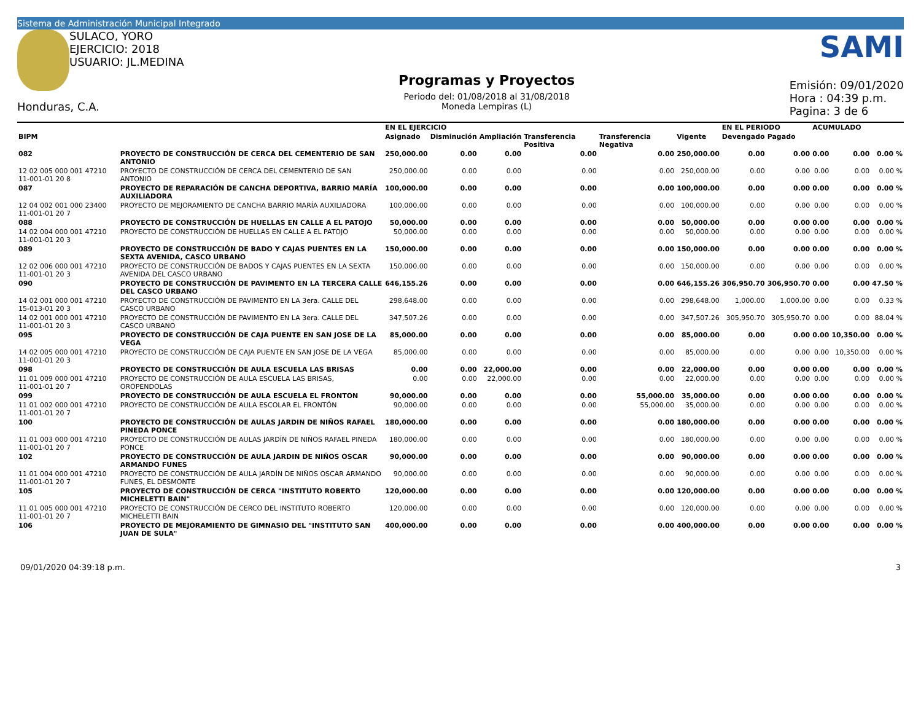Sistema de Administración Municipal Integrado
SULACO, YORO
EJERCICIO: 2018
USUARIO: JL.MEDINA
Honduras, C.A.
Programas y Proyectos
Periodo del: 01/08/2018 al 31/08/2018
Moneda Lempiras (L)
SAMI
Emisión: 09/01/2020
Hora : 04:39 p.m.
Pagina: 3 de 6
| | | | EN EL EJERCICIO | | | | | | EN EL PERIODO | | ACUMULADO | | |
| --- | --- | --- | --- | --- | --- | --- | --- | --- | --- | --- | --- | --- | --- |
| BIPM | | | Asignado | Disminución | Ampliación | Transferencia Positiva | Transferencia Negativa | Vigente | Devengado | Pagado | | | |
| 082 | PROYECTO DE CONSTRUCCIÓN DE CERCA DEL CEMENTERIO DE SAN ANTONIO | | 250,000.00 | 0.00 | 0.00 | 0.00 | 0.00 | 250,000.00 | 0.00 | 0.00 | 0.00 | 0.00 | 0.00 % |
| 12 02 005 000 001 47210 11-001-01 20 8 | | PROYECTO DE CONSTRUCCIÓN DE CERCA DEL CEMENTERIO DE SAN ANTONIO | 250,000.00 | 0.00 | 0.00 | 0.00 | 0.00 | 250,000.00 | 0.00 | 0.00 | 0.00 | 0.00 | 0.00 % |
| 087 | PROYECTO DE REPARACIÓN DE CANCHA DEPORTIVA, BARRIO MARÍA AUXILIADORA | | 100,000.00 | 0.00 | 0.00 | 0.00 | 0.00 | 100,000.00 | 0.00 | 0.00 | 0.00 | 0.00 | 0.00 % |
| 12 04 002 001 000 23400 11-001-01 20 7 | | PROYECTO DE MEJORAMIENTO DE CANCHA BARRIO MARÍA AUXILIADORA | 100,000.00 | 0.00 | 0.00 | 0.00 | 0.00 | 100,000.00 | 0.00 | 0.00 | 0.00 | 0.00 | 0.00 % |
| 088 | PROYECTO DE CONSTRUCCIÓN DE HUELLAS EN CALLE A EL PATOJO | | 50,000.00 | 0.00 | 0.00 | 0.00 | 0.00 | 50,000.00 | 0.00 | 0.00 | 0.00 | 0.00 | 0.00 % |
| 14 02 004 000 001 47210 11-001-01 20 3 | | PROYECTO DE CONSTRUCCIÓN DE HUELLAS EN CALLE A EL PATOJO | 50,000.00 | 0.00 | 0.00 | 0.00 | 0.00 | 50,000.00 | 0.00 | 0.00 | 0.00 | 0.00 | 0.00 % |
| 089 | PROYECTO DE CONSTRUCCIÓN DE BADO Y CAJAS PUENTES EN LA SEXTA AVENIDA, CASCO URBANO | | 150,000.00 | 0.00 | 0.00 | 0.00 | 0.00 | 150,000.00 | 0.00 | 0.00 | 0.00 | 0.00 | 0.00 % |
| 12 02 006 000 001 47210 11-001-01 20 3 | | PROYECTO DE CONSTRUCCIÓN DE BADOS Y CAJAS PUENTES EN LA SEXTA AVENIDA DEL CASCO URBANO | 150,000.00 | 0.00 | 0.00 | 0.00 | 0.00 | 150,000.00 | 0.00 | 0.00 | 0.00 | 0.00 | 0.00 % |
| 090 | PROYECTO DE CONSTRUCCIÓN DE PAVIMENTO EN LA TERCERA CALLE DEL CASCO URBANO | | 646,155.26 | 0.00 | 0.00 | 0.00 | 0.00 | 646,155.26 | 306,950.70 | 306,950.70 | 0.00 | 0.00 | 47.50 % |
| 14 02 001 000 001 47210 15-013-01 20 3 | | PROYECTO DE CONSTRUCCIÓN DE PAVIMENTO EN LA 3era. CALLE DEL CASCO URBANO | 298,648.00 | 0.00 | 0.00 | 0.00 | 0.00 | 298,648.00 | 1,000.00 | 1,000.00 | 0.00 | 0.00 | 0.33 % |
| 14 02 001 000 001 47210 11-001-01 20 3 | | PROYECTO DE CONSTRUCCIÓN DE PAVIMENTO EN LA 3era. CALLE DEL CASCO URBANO | 347,507.26 | 0.00 | 0.00 | 0.00 | 0.00 | 347,507.26 | 305,950.70 | 305,950.70 | 0.00 | 0.00 | 88.04 % |
| 095 | PROYECTO DE CONSTRUCCIÓN DE CAJA PUENTE EN SAN JOSE DE LA VEGA | | 85,000.00 | 0.00 | 0.00 | 0.00 | 0.00 | 85,000.00 | 0.00 | 0.00 | 0.00 | 10,350.00 | 0.00 % |
| 14 02 005 000 001 47210 11-001-01 20 3 | | PROYECTO DE CONSTRUCCIÓN DE CAJA PUENTE EN SAN JOSE DE LA VEGA | 85,000.00 | 0.00 | 0.00 | 0.00 | 0.00 | 85,000.00 | 0.00 | 0.00 | 0.00 | 10,350.00 | 0.00 % |
| 098 | PROYECTO DE CONSTRUCCIÓN DE AULA ESCUELA LAS BRISAS | | 0.00 | 0.00 | 22,000.00 | 0.00 | 0.00 | 22,000.00 | 0.00 | 0.00 | 0.00 | 0.00 | 0.00 % |
| 11 01 009 000 001 47210 11-001-01 20 7 | | PROYECTO DE CONSTRUCCIÓN DE AULA ESCUELA LAS BRISAS, OROPENDOLAS | 0.00 | 0.00 | 22,000.00 | 0.00 | 0.00 | 22,000.00 | 0.00 | 0.00 | 0.00 | 0.00 | 0.00 % |
| 099 | PROYECTO DE CONSTRUCCIÓN DE AULA ESCUELA EL FRONTON | | 90,000.00 | 0.00 | 0.00 | 0.00 | 55,000.00 | 35,000.00 | 0.00 | 0.00 | 0.00 | 0.00 | 0.00 % |
| 11 01 002 000 001 47210 11-001-01 20 7 | | PROYECTO DE CONSTRUCCIÓN DE AULA ESCOLAR EL FRONTÓN | 90,000.00 | 0.00 | 0.00 | 0.00 | 55,000.00 | 35,000.00 | 0.00 | 0.00 | 0.00 | 0.00 | 0.00 % |
| 100 | PROYECTO DE CONSTRUCCIÓN DE AULAS JARDIN DE NIÑOS RAFAEL PINEDA PONCE | | 180,000.00 | 0.00 | 0.00 | 0.00 | 0.00 | 180,000.00 | 0.00 | 0.00 | 0.00 | 0.00 | 0.00 % |
| 11 01 003 000 001 47210 11-001-01 20 7 | | PROYECTO DE CONSTRUCCIÓN DE AULAS JARDÍN DE NIÑOS RAFAEL PINEDA PONCE | 180,000.00 | 0.00 | 0.00 | 0.00 | 0.00 | 180,000.00 | 0.00 | 0.00 | 0.00 | 0.00 | 0.00 % |
| 102 | PROYECTO DE CONSTRUCCIÓN DE AULA JARDIN DE NIÑOS OSCAR ARMANDO FUNES | | 90,000.00 | 0.00 | 0.00 | 0.00 | 0.00 | 90,000.00 | 0.00 | 0.00 | 0.00 | 0.00 | 0.00 % |
| 11 01 004 000 001 47210 11-001-01 20 7 | | PROYECTO DE CONSTRUCCIÓN DE AULA JARDÍN DE NIÑOS OSCAR ARMANDO FUNES, EL DESMONTE | 90,000.00 | 0.00 | 0.00 | 0.00 | 0.00 | 90,000.00 | 0.00 | 0.00 | 0.00 | 0.00 | 0.00 % |
| 105 | PROYECTO DE CONSTRUCCIÓN DE CERCA "INSTITUTO ROBERTO MICHELETTI BAIN" | | 120,000.00 | 0.00 | 0.00 | 0.00 | 0.00 | 120,000.00 | 0.00 | 0.00 | 0.00 | 0.00 | 0.00 % |
| 11 01 005 000 001 47210 11-001-01 20 7 | | PROYECTO DE CONSTRUCCIÓN DE CERCO DEL INSTITUTO ROBERTO MICHELETTI BAIN | 120,000.00 | 0.00 | 0.00 | 0.00 | 0.00 | 120,000.00 | 0.00 | 0.00 | 0.00 | 0.00 | 0.00 % |
| 106 | PROYECTO DE MEJORAMIENTO DE GIMNASIO DEL "INSTITUTO SAN JUAN DE SULA" | | 400,000.00 | 0.00 | 0.00 | 0.00 | 0.00 | 400,000.00 | 0.00 | 0.00 | 0.00 | 0.00 | 0.00 % |
09/01/2020 04:39:18 p.m. 3